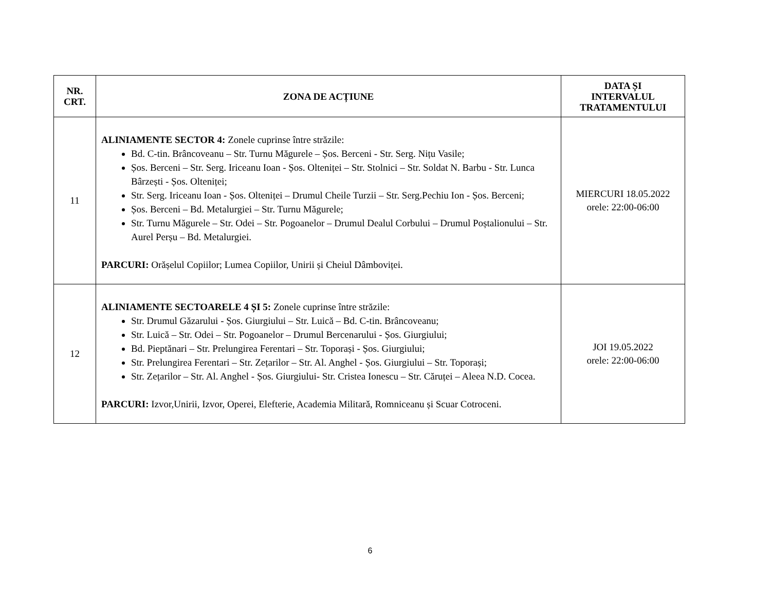| NR. CRT. | ZONA DE ACȚIUNE | DATA ȘI INTERVALUL TRATAMENTULUI |
| --- | --- | --- |
| 11 | ALINIAMENTE SECTOR 4: Zonele cuprinse între străzile: Bd. C-tin. Brâncoveanu – Str. Turnu Măgurele – Șos. Berceni - Str. Serg. Nițu Vasile; Șos. Berceni – Str. Serg. Iriceanu Ioan - Șos. Olteniței – Str. Stolnici – Str. Soldat N. Barbu - Str. Lunca Bârzești - Șos. Olteniței; Str. Serg. Iriceanu Ioan - Șos. Olteniței – Drumul Cheile Turzii – Str. Serg.Pechiu Ion - Șos. Berceni; Șos. Berceni – Bd. Metalurgiei – Str. Turnu Măgurele; Str. Turnu Măgurele – Str. Odei – Str. Pogoanelor – Drumul Dealul Corbului – Drumul Poștalionului – Str. Aurel Perșu – Bd. Metalurgiei. PARCURI: Orășelul Copiilor; Lumea Copiilor, Unirii și Cheiul Dâmboviței. | MIERCURI 18.05.2022 orele: 22:00-06:00 |
| 12 | ALINIAMENTE SECTOARELE 4 ȘI 5: Zonele cuprinse între străzile: Str. Drumul Găzarului - Șos. Giurgiului – Str. Luică – Bd. C-tin. Brâncoveanu; Str. Luică – Str. Odei – Str. Pogoanelor – Drumul Bercenarului - Șos. Giurgiului; Bd. Pieptănari – Str. Prelungirea Ferentari – Str. Toporași - Șos. Giurgiului; Str. Prelungirea Ferentari – Str. Zețarilor – Str. Al. Anghel - Șos. Giurgiului – Str. Toporași; Str. Zețarilor – Str. Al. Anghel - Șos. Giurgiului- Str. Cristea Ionescu – Str. Căruței – Aleea N.D. Cocea. PARCURI: Izvor,Unirii, Izvor, Operei, Elefterie, Academia Militară, Romniceanu și Scuar Cotroceni. | JOI 19.05.2022 orele: 22:00-06:00 |
6